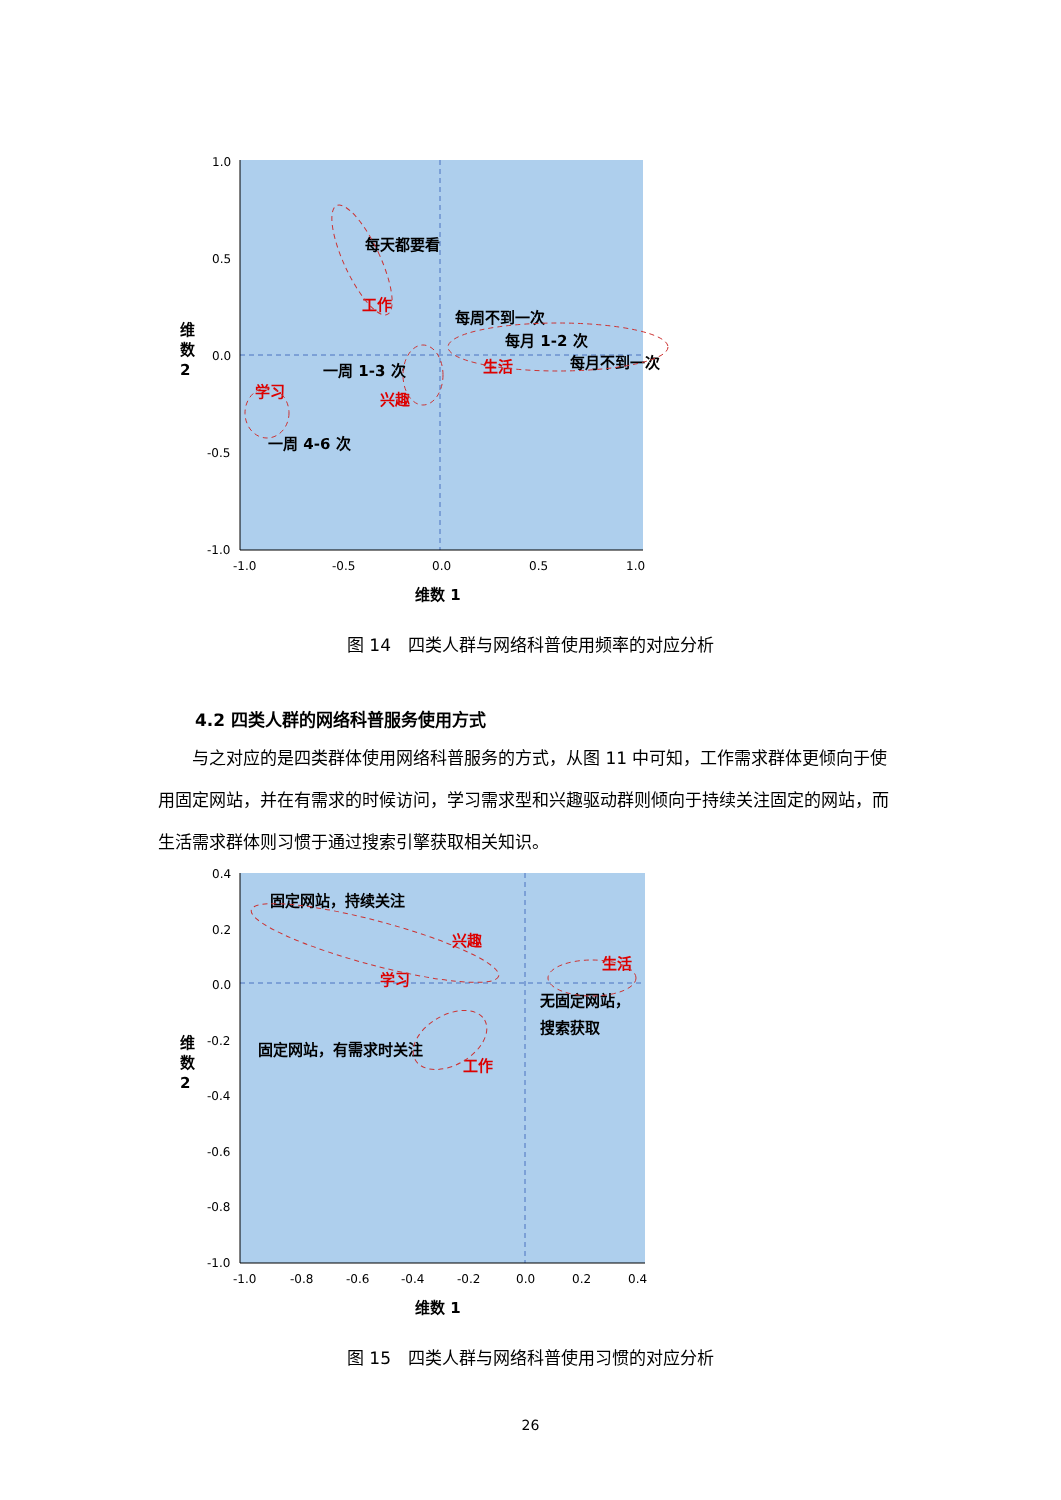1.0
0.5
0.0
-0.5
-1.0
-1.0
-0.5
0.0
0.5
1.0
每天都要看
每周不到一次
每月 1-2 次
每月不到一次
一周 1-3 次
一周 4-6 次
工作
生活
兴趣
学习
维数 1
维
数
2
图 14　四类人群与网络科普使用频率的对应分析
4.2 四类人群的网络科普服务使用方式
与之对应的是四类群体使用网络科普服务的方式，从图 11 中可知，工作需求群体更倾向于使用固定网站，并在有需求的时候访问，学习需求型和兴趣驱动群则倾向于持续关注固定的网站，而生活需求群体则习惯于通过搜索引擎获取相关知识。
0.4
0.2
0.0
-0.2
-0.4
-0.6
-0.8
-1.0
-1.0
-0.8
-0.6
-0.4
-0.2
0.0
0.2
0.4
固定网站，持续关注
无固定网站，
搜索获取
固定网站，有需求时关注
兴趣
生活
学习
工作
维数 1
维
数
2
图 15　四类人群与网络科普使用习惯的对应分析
26